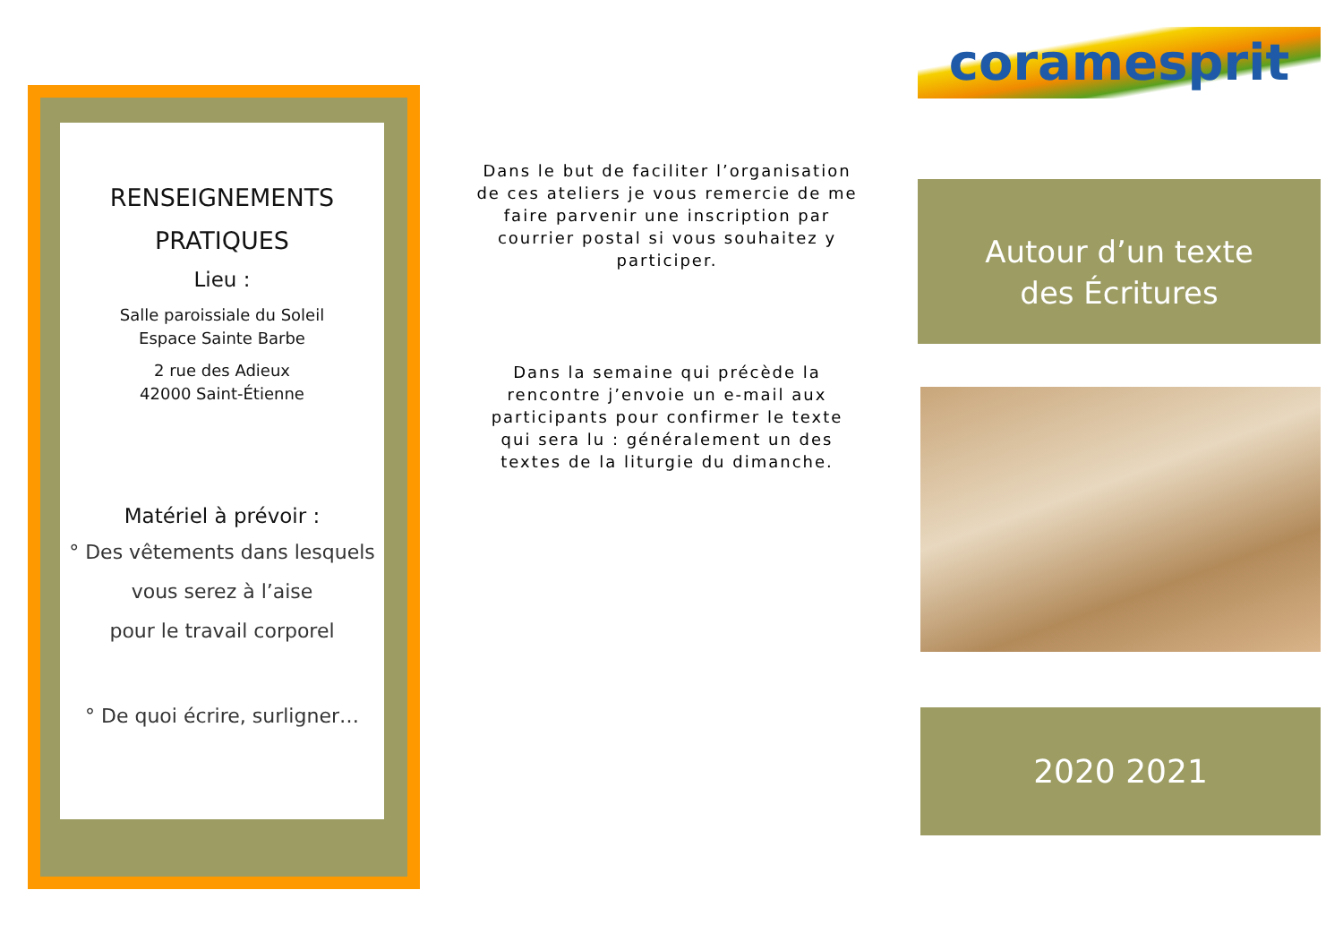RENSEIGNEMENTS
PRATIQUES
Lieu :
Salle paroissiale du Soleil
Espace Sainte Barbe
2 rue des Adieux
42000 Saint-Étienne
Matériel à prévoir :
° Des vêtements dans lesquels
vous serez à l’aise
pour le travail corporel
° De quoi écrire, surligner…
Dans le but de faciliter l’organisation de ces ateliers je vous remercie de me faire parvenir une inscription par courrier postal si vous souhaitez y participer.
Dans la semaine qui précède la rencontre j’envoie un e-mail aux participants pour confirmer le texte qui sera lu : généralement un des textes de la liturgie du dimanche.
coramesprit
Autour d’un texte
des Écritures
2020 2021